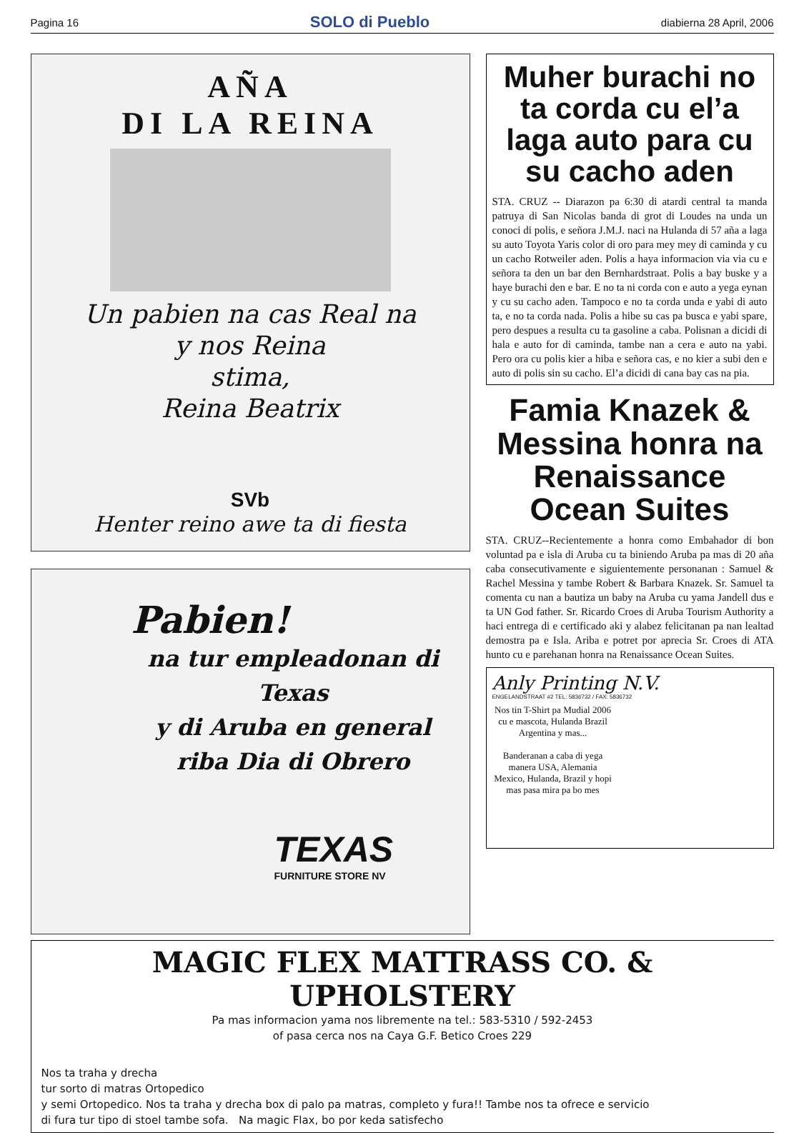Pagina 16 SOLO di Pueblo diabierna 28 April, 2006
AÑA
DI LA REINA
Un pabien na cas Real na
y nos Reina
stima,
Reina Beatrix
SVb
Henter reino awe ta di fiesta
Pabien!
na tur empleadonan di Texas
y di Aruba en general
riba Dia di Obrero
TEXAS
FURNITURE STORE NV
Muher burachi no ta corda cu el’a laga auto para cu su cacho aden
STA. CRUZ -- Diarazon pa 6:30 di atardi central ta manda patruya di San Nicolas banda di grot di Loudes na unda un conoci di polis, e señora J.M.J. naci na Hulanda di 57 aña a laga su auto Toyota Yaris color di oro para mey mey di caminda y cu un cacho Rotweiler aden. Polis a haya informacion via via cu e señora ta den un bar den Bernhardstraat. Polis a bay buske y a haye burachi den e bar. E no ta ni corda con e auto a yega eynan y cu su cacho aden. Tampoco e no ta corda unda e yabi di auto ta, e no ta corda nada. Polis a hibe su cas pa busca e yabi spare, pero despues a resulta cu ta gasoline a caba. Polisnan a dicidi di hala e auto for di caminda, tambe nan a cera e auto na yabi. Pero ora cu polis kier a hiba e señora cas, e no kier a subi den e auto di polis sin su cacho. El’a dicidi di cana bay cas na pia.
Famia Knazek & Messina honra na Renaissance Ocean Suites
STA. CRUZ--Recientemente a honra como Embahador di bon voluntad pa e isla di Aruba cu ta biniendo Aruba pa mas di 20 aña caba consecutivamente e siguientemente personanan : Samuel & Rachel Messina y tambe Robert & Barbara Knazek. Sr. Samuel ta comenta cu nan a bautiza un baby na Aruba cu yama Jandell dus e ta UN God father. Sr. Ricardo Croes di Aruba Tourism Authority a haci entrega di e certificado aki y alabez felicitanan pa nan lealtad demostra pa e Isla. Ariba e potret por aprecia Sr. Croes di ATA hunto cu e parehanan honra na Renaissance Ocean Suites.
Anly Printing N.V.
ENGELANDSTRAAT #2 TEL: 5836732 / FAX: 5836732
Nos tin T-Shirt pa Mudial 2006 cu e mascota, Hulanda Brazil Argentina y mas...
Banderanan a caba di yega manera USA, Alemania Mexico, Hulanda, Brazil y hopi mas pasa mira pa bo mes
MAGIC FLEX MATTRASS CO. & UPHOLSTERY
Pa mas informacion yama nos libremente na tel.: 583-5310 / 592-2453
of pasa cerca nos na Caya G.F. Betico Croes 229
Nos ta traha y drecha
tur sorto di matras Ortopedico
y semi Ortopedico. Nos ta traha y drecha box di palo pa matras, completo y fura!! Tambe nos ta ofrece e servicio
di fura tur tipo di stoel tambe sofa. Na magic Flax, bo por keda satisfecho